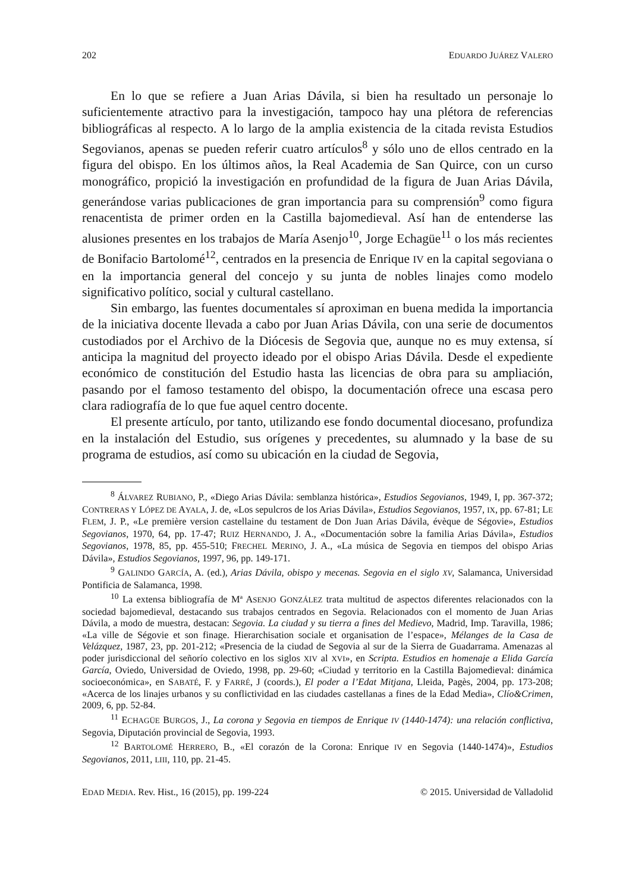202 EDUARDO JUÁREZ VALERO
En lo que se refiere a Juan Arias Dávila, si bien ha resultado un personaje lo suficientemente atractivo para la investigación, tampoco hay una plétora de referencias bibliográficas al respecto. A lo largo de la amplia existencia de la citada revista Estudios Segovianos, apenas se pueden referir cuatro artículos<sup>8</sup> y sólo uno de ellos centrado en la figura del obispo. En los últimos años, la Real Academia de San Quirce, con un curso monográfico, propició la investigación en profundidad de la figura de Juan Arias Dávila, generándose varias publicaciones de gran importancia para su comprensión<sup>9</sup> como figura renacentista de primer orden en la Castilla bajomedieval. Así han de entenderse las alusiones presentes en los trabajos de María Asenjo<sup>10</sup>, Jorge Echagüe<sup>11</sup> o los más recientes de Bonifacio Bartolomé<sup>12</sup>, centrados en la presencia de Enrique IV en la capital segoviana o en la importancia general del concejo y su junta de nobles linajes como modelo significativo político, social y cultural castellano.
Sin embargo, las fuentes documentales sí aproximan en buena medida la importancia de la iniciativa docente llevada a cabo por Juan Arias Dávila, con una serie de documentos custodiados por el Archivo de la Diócesis de Segovia que, aunque no es muy extensa, sí anticipa la magnitud del proyecto ideado por el obispo Arias Dávila. Desde el expediente económico de constitución del Estudio hasta las licencias de obra para su ampliación, pasando por el famoso testamento del obispo, la documentación ofrece una escasa pero clara radiografía de lo que fue aquel centro docente.
El presente artículo, por tanto, utilizando ese fondo documental diocesano, profundiza en la instalación del Estudio, sus orígenes y precedentes, su alumnado y la base de su programa de estudios, así como su ubicación en la ciudad de Segovia,
<sup>8</sup> ÁLVAREZ RUBIANO, P., «Diego Arias Dávila: semblanza histórica», Estudios Segovianos, 1949, I, pp. 367-372; CONTRERAS Y LÓPEZ DE AYALA, J. de, «Los sepulcros de los Arias Dávila», Estudios Segovianos, 1957, IX, pp. 67-81; LE FLEM, J. P., «Le première version castellaine du testament de Don Juan Arias Dávila, évèque de Ségovie», Estudios Segovianos, 1970, 64, pp. 17-47; RUIZ HERNANDO, J. A., «Documentación sobre la familia Arias Dávila», Estudios Segovianos, 1978, 85, pp. 455-510; FRECHEL MERINO, J. A., «La música de Segovia en tiempos del obispo Arias Dávila», Estudios Segovianos, 1997, 96, pp. 149-171.
<sup>9</sup> GALINDO GARCÍA, A. (ed.), Arias Dávila, obispo y mecenas. Segovia en el siglo XV, Salamanca, Universidad Pontificia de Salamanca, 1998.
<sup>10</sup> La extensa bibliografía de Mª ASENJO GONZÁLEZ trata multitud de aspectos diferentes relacionados con la sociedad bajomedieval, destacando sus trabajos centrados en Segovia. Relacionados con el momento de Juan Arias Dávila, a modo de muestra, destacan: Segovia. La ciudad y su tierra a fines del Medievo, Madrid, Imp. Taravilla, 1986; «La ville de Ségovie et son finage. Hierarchisation sociale et organisation de l’espace», Mélanges de la Casa de Velázquez, 1987, 23, pp. 201-212; «Presencia de la ciudad de Segovia al sur de la Sierra de Guadarrama. Amenazas al poder jurisdiccional del señorío colectivo en los siglos XIV al XVI», en Scripta. Estudios en homenaje a Elida García García, Oviedo, Universidad de Oviedo, 1998, pp. 29-60; «Ciudad y territorio en la Castilla Bajomedieval: dinámica socioeconómica», en SABATÉ, F. y FARRÉ, J (coords.), El poder a l’Edat Mitjana, Lleida, Pagès, 2004, pp. 173-208; «Acerca de los linajes urbanos y su conflictividad en las ciudades castellanas a fines de la Edad Media», Clío&Crimen, 2009, 6, pp. 52-84.
<sup>11</sup> ECHAGÜE BURGOS, J., La corona y Segovia en tiempos de Enrique IV (1440-1474): una relación conflictiva, Segovia, Diputación provincial de Segovia, 1993.
<sup>12</sup> BARTOLOMÉ HERRERO, B., «El corazón de la Corona: Enrique IV en Segovia (1440-1474)», Estudios Segovianos, 2011, LIII, 110, pp. 21-45.
EDAD MEDIA. Rev. Hist., 16 (2015), pp. 199-224 © 2015. Universidad de Valladolid